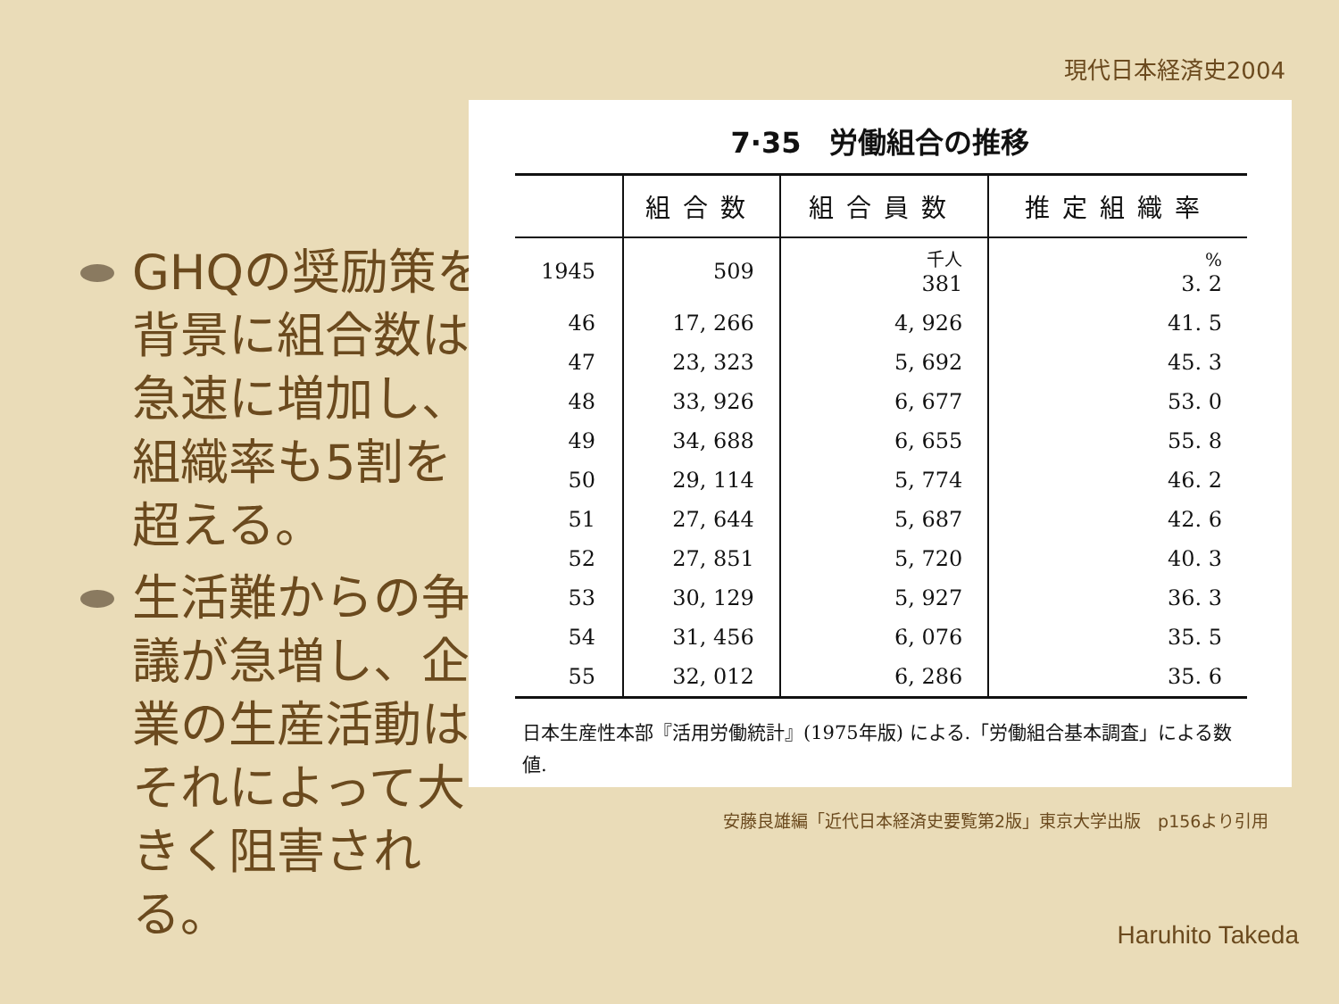現代日本経済史2004
GHQの奨励策を背景に組合数は急速に増加し、組織率も5割を超える。
生活難からの争議が急増し、企業の生産活動はそれによって大きく阻害される。
7·35　労働組合の推移
| | 組合数 | 組合員数 | 推定組織率 |
| --- | --- | --- | --- |
| 1945 | 509 | 千人 381 | % 3. 2 |
| 46 | 17, 266 | 4, 926 | 41. 5 |
| 47 | 23, 323 | 5, 692 | 45. 3 |
| 48 | 33, 926 | 6, 677 | 53. 0 |
| 49 | 34, 688 | 6, 655 | 55. 8 |
| 50 | 29, 114 | 5, 774 | 46. 2 |
| 51 | 27, 644 | 5, 687 | 42. 6 |
| 52 | 27, 851 | 5, 720 | 40. 3 |
| 53 | 30, 129 | 5, 927 | 36. 3 |
| 54 | 31, 456 | 6, 076 | 35. 5 |
| 55 | 32, 012 | 6, 286 | 35. 6 |
日本生産性本部『活用労働統計』(1975年版) による.「労働組合基本調査」による数値.
安藤良雄編「近代日本経済史要覧第2版」東京大学出版　p156より引用
Haruhito Takeda